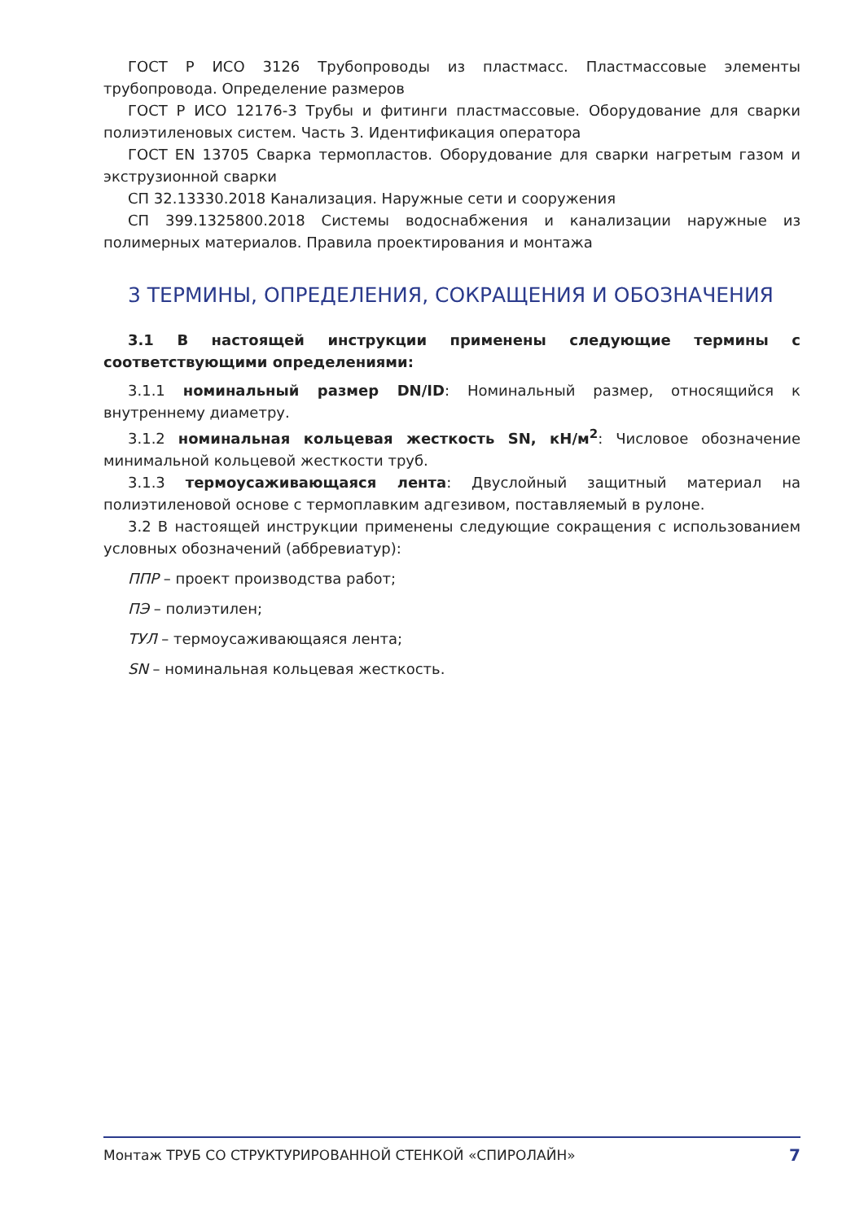ГОСТ Р ИСО 3126 Трубопроводы из пластмасс. Пластмассовые элементы трубопровода. Определение размеров
ГОСТ Р ИСО 12176-3 Трубы и фитинги пластмассовые. Оборудование для сварки полиэтиленовых систем. Часть 3. Идентификация оператора
ГОСТ EN 13705 Сварка термопластов. Оборудование для сварки нагретым газом и экструзионной сварки
СП 32.13330.2018 Канализация. Наружные сети и сооружения
СП 399.1325800.2018 Системы водоснабжения и канализации наружные из полимерных материалов. Правила проектирования и монтажа
3 ТЕРМИНЫ, ОПРЕДЕЛЕНИЯ, СОКРАЩЕНИЯ И ОБОЗНАЧЕНИЯ
3.1 В настоящей инструкции применены следующие термины с соответствующими определениями:
3.1.1 номинальный размер DN/ID: Номинальный размер, относящийся к внутреннему диаметру.
3.1.2 номинальная кольцевая жесткость SN, кН/м<sup>2</sup>: Числовое обозначение минимальной кольцевой жесткости труб.
3.1.3 термоусаживающаяся лента: Двуслойный защитный материал на полиэтиленовой основе с термоплавким адгезивом, поставляемый в рулоне.
3.2 В настоящей инструкции применены следующие сокращения с использованием условных обозначений (аббревиатур):
ППР – проект производства работ;
ПЭ – полиэтилен;
ТУЛ – термоусаживающаяся лента;
SN – номинальная кольцевая жесткость.
Монтаж ТРУБ СО СТРУКТУРИРОВАННОЙ СТЕНКОЙ «СПИРОЛАЙН» 7